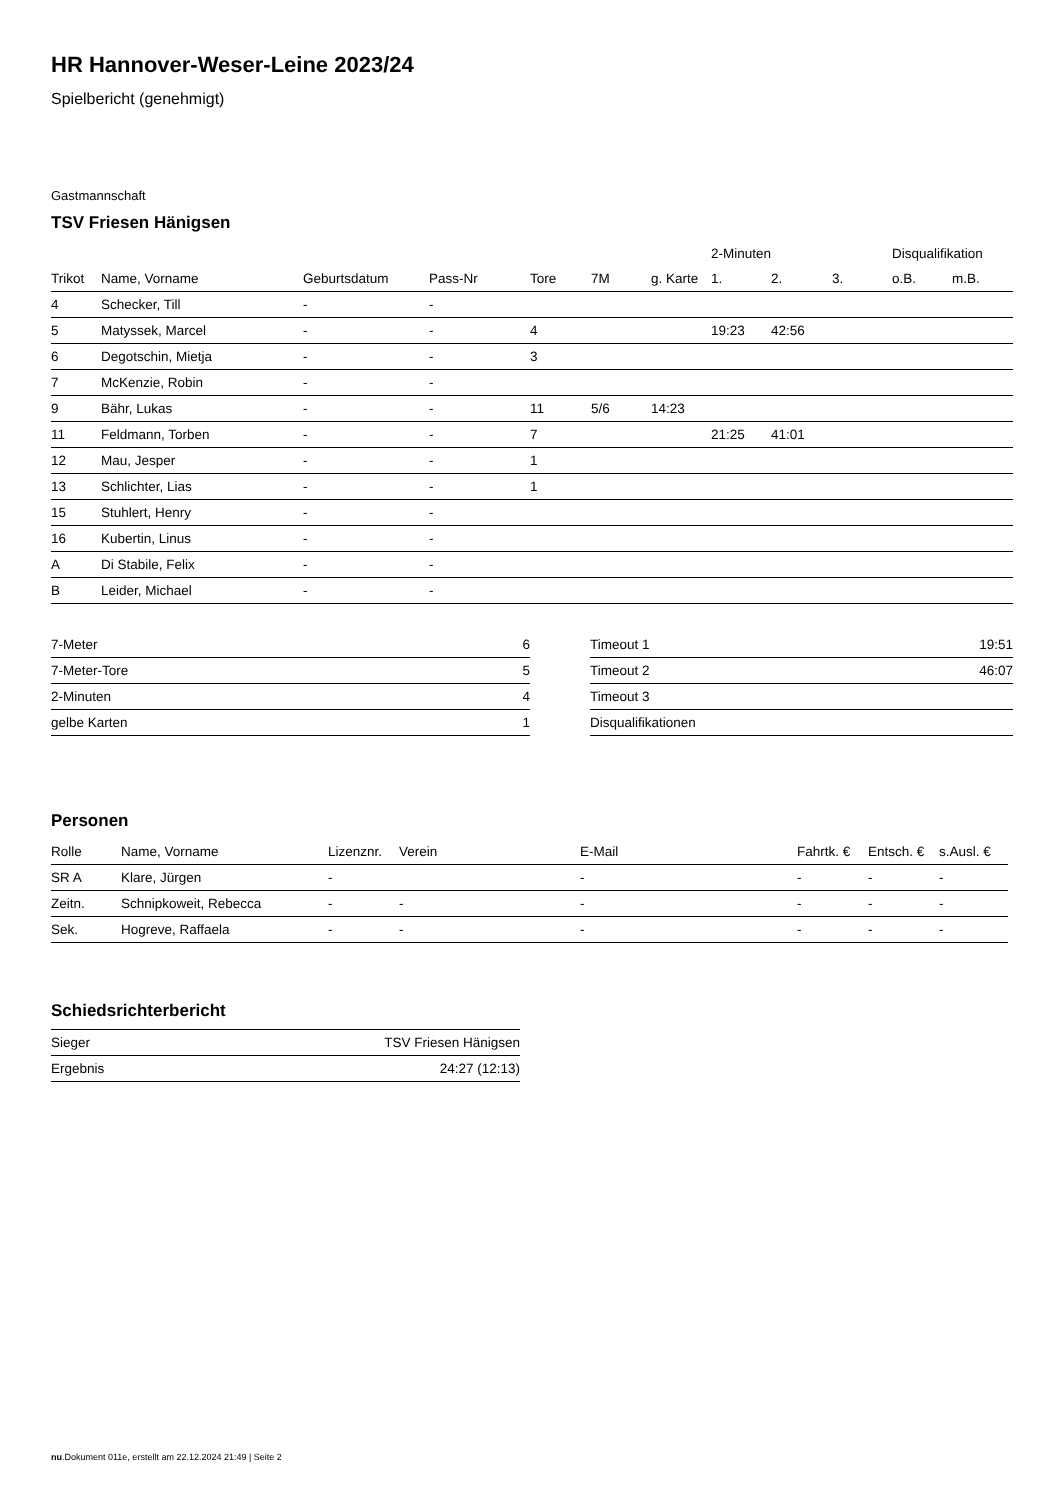HR Hannover-Weser-Leine 2023/24
Spielbericht (genehmigt)
Gastmannschaft
TSV Friesen Hänigsen
| | | | | | | | 2-Minuten | | | Disqualifikation | |
| --- | --- | --- | --- | --- | --- | --- | --- | --- | --- | --- | --- |
| Trikot | Name, Vorname | Geburtsdatum | Pass-Nr | Tore | 7M | g. Karte | 1. | 2. | 3. | o.B. | m.B. |
| 4 | Schecker, Till | - | - | | | | | | | | |
| 5 | Matyssek, Marcel | - | - | 4 | | | 19:23 | 42:56 | | | |
| 6 | Degotschin, Mietja | - | - | 3 | | | | | | | |
| 7 | McKenzie, Robin | - | - | | | | | | | | |
| 9 | Bähr, Lukas | - | - | 11 | 5/6 | 14:23 | | | | | |
| 11 | Feldmann, Torben | - | - | 7 | | | 21:25 | 41:01 | | | |
| 12 | Mau, Jesper | - | - | 1 | | | | | | | |
| 13 | Schlichter, Lias | - | - | 1 | | | | | | | |
| 15 | Stuhlert, Henry | - | - | | | | | | | | |
| 16 | Kubertin, Linus | - | - | | | | | | | | |
| A | Di Stabile, Felix | - | - | | | | | | | | |
| B | Leider, Michael | - | - | | | | | | | | |
| 7-Meter | 6 |
| 7-Meter-Tore | 5 |
| 2-Minuten | 4 |
| gelbe Karten | 1 |
| Timeout 1 | 19:51 |
| Timeout 2 | 46:07 |
| Timeout 3 | |
| Disqualifikationen | |
Personen
| Rolle | Name, Vorname | Lizenznr. | Verein | E-Mail | Fahrtk. € | Entsch. € | s.Ausl. € |
| --- | --- | --- | --- | --- | --- | --- | --- |
| SR A | Klare, Jürgen | - | | - | - | - | - |
| Zeitn. | Schnipkoweit, Rebecca | - | - | - | - | - | - |
| Sek. | Hogreve, Raffaela | - | - | - | - | - | - |
Schiedsrichterbericht
| Sieger | TSV Friesen Hänigsen |
| Ergebnis | 24:27 (12:13) |
nu.Dokument 011e, erstellt am 22.12.2024 21:49 | Seite 2